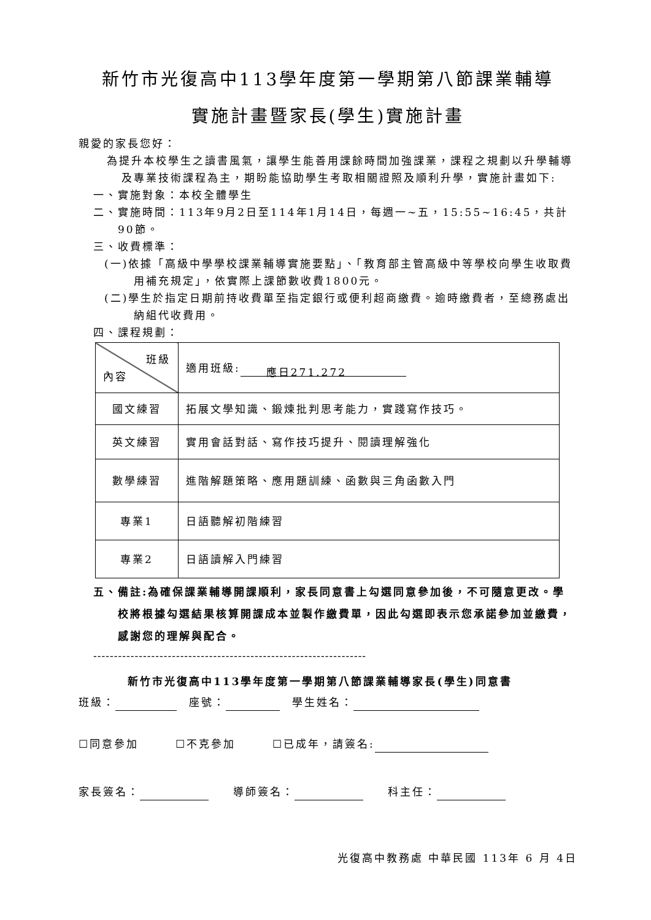新竹市光復高中113學年度第一學期第八節課業輔導
實施計畫暨家長(學生)實施計畫
親愛的家長您好：
為提升本校學生之讀書風氣，讓學生能善用課餘時間加強課業，課程之規劃以升學輔導及專業技術課程為主，期盼能協助學生考取相關證照及順利升學，實施計畫如下:
一、實施對象：本校全體學生
二、實施時間：113年9月2日至114年1月14日，每週一~五，15:55~16:45，共計90節。
三、收費標準：
(一)依據「高級中學學校課業輔導實施要點」、「教育部主管高級中等學校向學生收取費用補充規定」，依實際上課節數收費1800元。
(二)學生於指定日期前持收費單至指定銀行或便利超商繳費。逾時繳費者，至總務處出納組代收費用。
四、課程規劃：
| 班級 內容 | 適用班級: 應日271.272 |
| 國文練習 | 拓展文學知識、鍛煉批判思考能力，實踐寫作技巧。 |
| 英文練習 | 實用會話對話、寫作技巧提升、閱讀理解強化 |
| 數學練習 | 進階解題策略、應用題訓練、函數與三角函數入門 |
| 專業1 | 日語聽解初階練習 |
| 專業2 | 日語讀解入門練習 |
五、備註:為確保課業輔導開課順利，家長同意書上勾選同意參加後，不可隨意更改。學校將根據勾選結果核算開課成本並製作繳費單，因此勾選即表示您承諾參加並繳費，感謝您的理解與配合。
------------------------------------------------------------------
新竹市光復高中113學年度第一學期第八節課業輔導家長(學生)同意書
班級：　座號：　學生姓名：
☐同意參加　　　☐不克參加　　　☐已成年，請簽名:
家長簽名：　　導師簽名：　　科主任：
光復高中教務處 中華民國 113年 6 月 4日